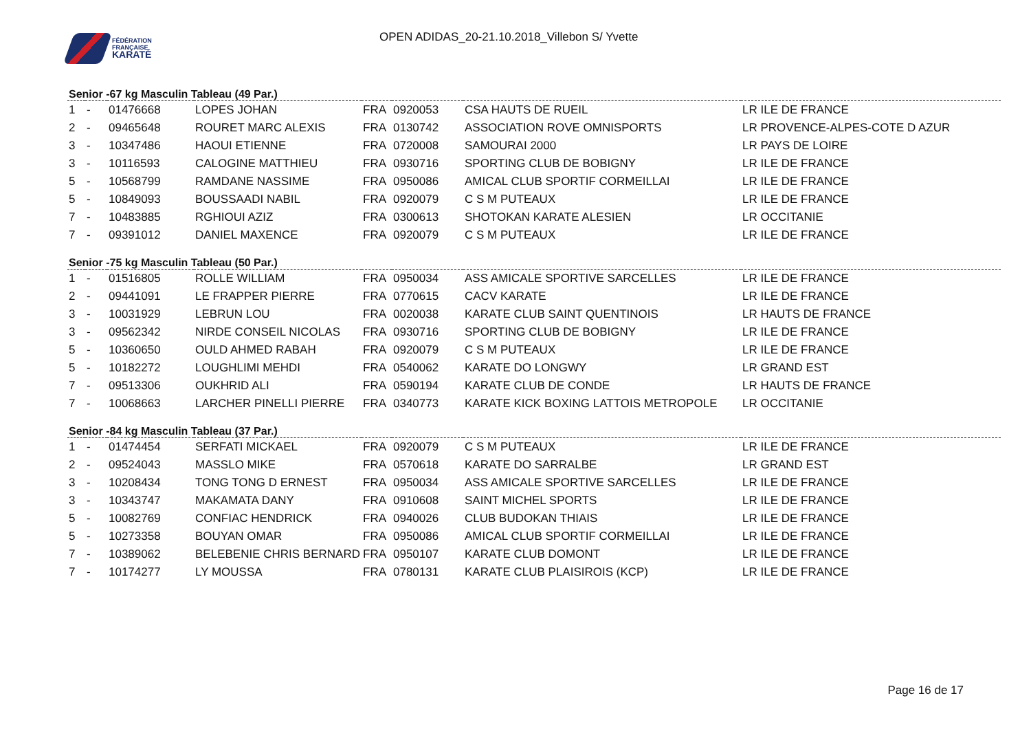FÉDÉRATION
FRANÇAISE
KARATÉ
OPEN ADIDAS_20-21.10.2018_Villebon S/ Yvette
Senior -67 kg Masculin Tableau (49 Par.)
| 1 | - | 01476668 | LOPES JOHAN | FRA | 0920053 | CSA HAUTS DE RUEIL | LR ILE DE FRANCE |
| 2 | - | 09465648 | ROURET MARC ALEXIS | FRA | 0130742 | ASSOCIATION ROVE OMNISPORTS | LR PROVENCE-ALPES-COTE D AZUR |
| 3 | - | 10347486 | HAOUI ETIENNE | FRA | 0720008 | SAMOURAI 2000 | LR PAYS DE LOIRE |
| 3 | - | 10116593 | CALOGINE MATTHIEU | FRA | 0930716 | SPORTING CLUB DE BOBIGNY | LR ILE DE FRANCE |
| 5 | - | 10568799 | RAMDANE NASSIME | FRA | 0950086 | AMICAL CLUB SPORTIF CORMEILLAI | LR ILE DE FRANCE |
| 5 | - | 10849093 | BOUSSAADI NABIL | FRA | 0920079 | C S M PUTEAUX | LR ILE DE FRANCE |
| 7 | - | 10483885 | RGHIOUI AZIZ | FRA | 0300613 | SHOTOKAN KARATE ALESIEN | LR OCCITANIE |
| 7 | - | 09391012 | DANIEL MAXENCE | FRA | 0920079 | C S M PUTEAUX | LR ILE DE FRANCE |
Senior -75 kg Masculin Tableau (50 Par.)
| 1 | - | 01516805 | ROLLE WILLIAM | FRA | 0950034 | ASS AMICALE SPORTIVE SARCELLES | LR ILE DE FRANCE |
| 2 | - | 09441091 | LE FRAPPER PIERRE | FRA | 0770615 | CACV KARATE | LR ILE DE FRANCE |
| 3 | - | 10031929 | LEBRUN LOU | FRA | 0020038 | KARATE CLUB SAINT QUENTINOIS | LR HAUTS DE FRANCE |
| 3 | - | 09562342 | NIRDE CONSEIL NICOLAS | FRA | 0930716 | SPORTING CLUB DE BOBIGNY | LR ILE DE FRANCE |
| 5 | - | 10360650 | OULD AHMED RABAH | FRA | 0920079 | C S M PUTEAUX | LR ILE DE FRANCE |
| 5 | - | 10182272 | LOUGHLIMI MEHDI | FRA | 0540062 | KARATE DO LONGWY | LR GRAND EST |
| 7 | - | 09513306 | OUKHRID ALI | FRA | 0590194 | KARATE CLUB DE CONDE | LR HAUTS DE FRANCE |
| 7 | - | 10068663 | LARCHER PINELLI PIERRE | FRA | 0340773 | KARATE KICK BOXING LATTOIS METROPOLE | LR OCCITANIE |
Senior -84 kg Masculin Tableau (37 Par.)
| 1 | - | 01474454 | SERFATI MICKAEL | FRA | 0920079 | C S M PUTEAUX | LR ILE DE FRANCE |
| 2 | - | 09524043 | MASSLO MIKE | FRA | 0570618 | KARATE DO SARRALBE | LR GRAND EST |
| 3 | - | 10208434 | TONG TONG D ERNEST | FRA | 0950034 | ASS AMICALE SPORTIVE SARCELLES | LR ILE DE FRANCE |
| 3 | - | 10343747 | MAKAMATA DANY | FRA | 0910608 | SAINT MICHEL SPORTS | LR ILE DE FRANCE |
| 5 | - | 10082769 | CONFIAC HENDRICK | FRA | 0940026 | CLUB BUDOKAN THIAIS | LR ILE DE FRANCE |
| 5 | - | 10273358 | BOUYAN OMAR | FRA | 0950086 | AMICAL CLUB SPORTIF CORMEILLAI | LR ILE DE FRANCE |
| 7 | - | 10389062 | BELEBENIE CHRIS BERNARD | FRA | 0950107 | KARATE CLUB DOMONT | LR ILE DE FRANCE |
| 7 | - | 10174277 | LY MOUSSA | FRA | 0780131 | KARATE CLUB PLAISIROIS (KCP) | LR ILE DE FRANCE |
Page 16 de 17